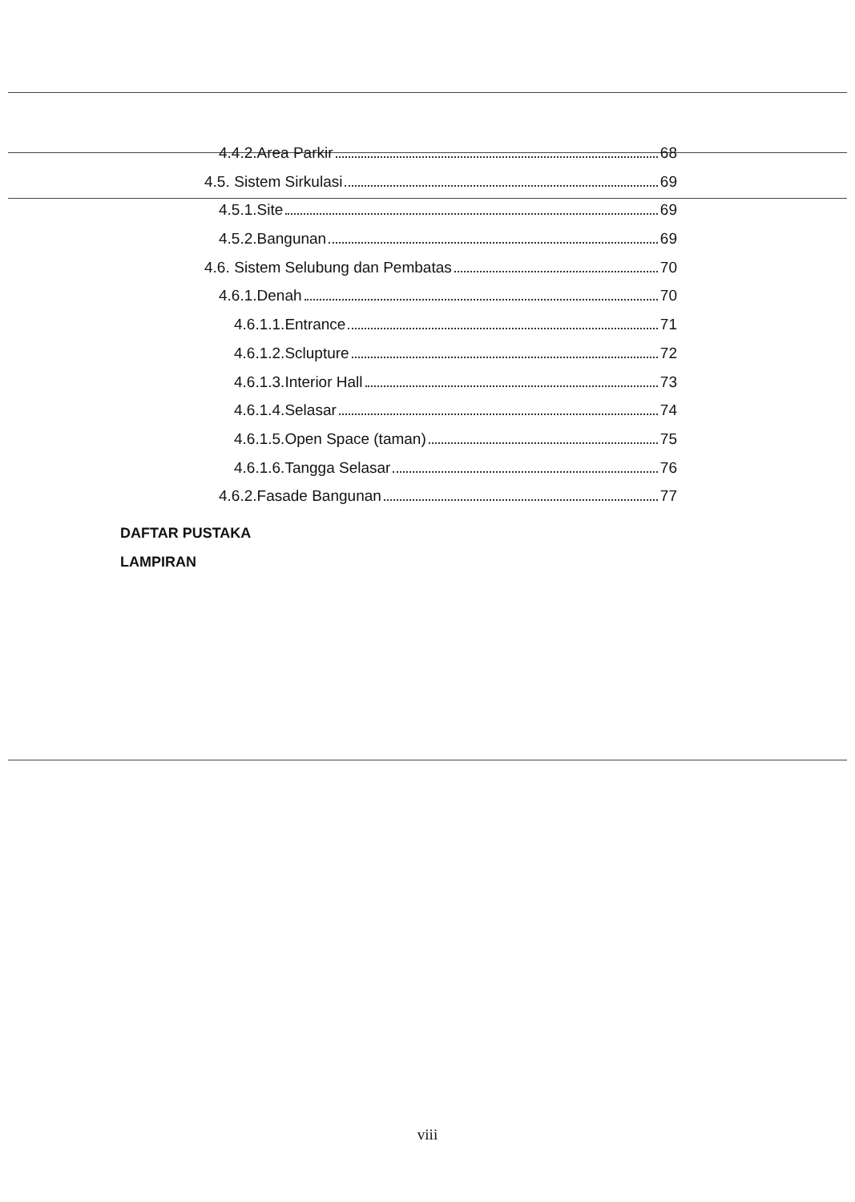4.4.2.Area Parkir 68
4.5. Sistem Sirkulasi 69
4.5.1.Site 69
4.5.2.Bangunan 69
4.6. Sistem Selubung dan Pembatas 70
4.6.1.Denah 70
4.6.1.1.Entrance 71
4.6.1.2.Sclupture 72
4.6.1.3.Interior Hall 73
4.6.1.4.Selasar 74
4.6.1.5.Open Space (taman) 75
4.6.1.6.Tangga Selasar 76
4.6.2.Fasade Bangunan 77
DAFTAR PUSTAKA
LAMPIRAN
viii